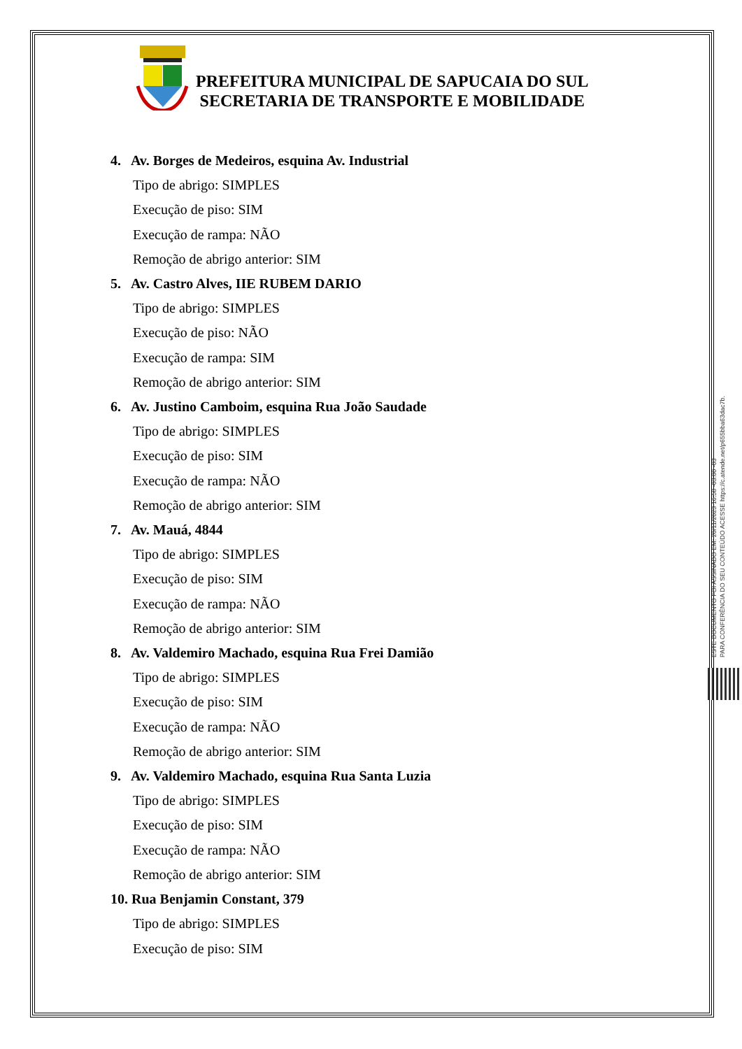PREFEITURA MUNICIPAL DE SAPUCAIA DO SUL
SECRETARIA DE TRANSPORTE E MOBILIDADE
4. Av. Borges de Medeiros, esquina Av. Industrial
Tipo de abrigo: SIMPLES
Execução de piso: SIM
Execução de rampa: NÃO
Remoção de abrigo anterior: SIM
5. Av. Castro Alves, IIE RUBEM DARIO
Tipo de abrigo: SIMPLES
Execução de piso: NÃO
Execução de rampa: SIM
Remoção de abrigo anterior: SIM
6. Av. Justino Camboim, esquina Rua João Saudade
Tipo de abrigo: SIMPLES
Execução de piso: SIM
Execução de rampa: NÃO
Remoção de abrigo anterior: SIM
7. Av. Mauá, 4844
Tipo de abrigo: SIMPLES
Execução de piso: SIM
Execução de rampa: NÃO
Remoção de abrigo anterior: SIM
8. Av. Valdemiro Machado, esquina Rua Frei Damião
Tipo de abrigo: SIMPLES
Execução de piso: SIM
Execução de rampa: NÃO
Remoção de abrigo anterior: SIM
9. Av. Valdemiro Machado, esquina Rua Santa Luzia
Tipo de abrigo: SIMPLES
Execução de piso: SIM
Execução de rampa: NÃO
Remoção de abrigo anterior: SIM
10. Rua Benjamin Constant, 379
Tipo de abrigo: SIMPLES
Execução de piso: SIM
ESTE DOCUMENTO FOI ASSINADO EM: 20/11/2023 16:58 -03:00 -03
PARA CONFERÊNCIA DO SEU CONTEÚDO ACESSE https://c.atende.net/p655bba63dac7b.